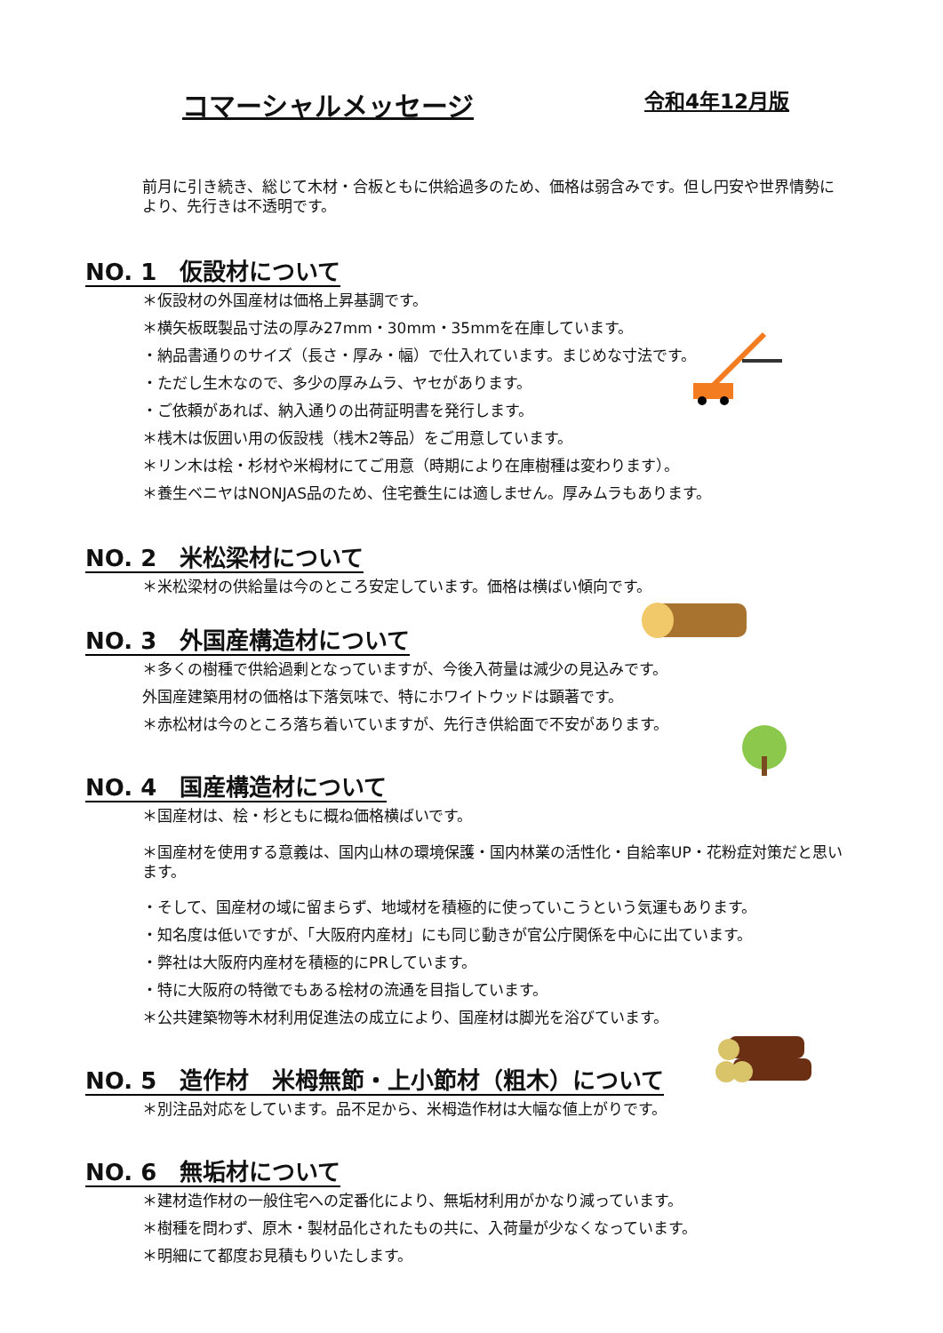コマーシャルメッセージ
令和4年12月版
前月に引き続き、総じて木材・合板ともに供給過多のため、価格は弱含みです。但し円安や世界情勢により、先行きは不透明です。
NO. 1　仮設材について
＊仮設材の外国産材は価格上昇基調です。
＊横矢板既製品寸法の厚み27mm・30mm・35mmを在庫しています。
・納品書通りのサイズ（長さ・厚み・幅）で仕入れています。まじめな寸法です。
・ただし生木なので、多少の厚みムラ、ヤセがあります。
・ご依頼があれば、納入通りの出荷証明書を発行します。
＊桟木は仮囲い用の仮設桟（桟木2等品）をご用意しています。
＊リン木は桧・杉材や米栂材にてご用意（時期により在庫樹種は変わります）。
＊養生ベニヤはNONJAS品のため、住宅養生には適しません。厚みムラもあります。
NO. 2　米松梁材について
＊米松梁材の供給量は今のところ安定しています。価格は横ばい傾向です。
NO. 3　外国産構造材について
＊多くの樹種で供給過剰となっていますが、今後入荷量は減少の見込みです。
外国産建築用材の価格は下落気味で、特にホワイトウッドは顕著です。
＊赤松材は今のところ落ち着いていますが、先行き供給面で不安があります。
NO. 4　国産構造材について
＊国産材は、桧・杉ともに概ね価格横ばいです。
＊国産材を使用する意義は、国内山林の環境保護・国内林業の活性化・自給率UP・花粉症対策だと思います。
・そして、国産材の域に留まらず、地域材を積極的に使っていこうという気運もあります。
・知名度は低いですが、「大阪府内産材」にも同じ動きが官公庁関係を中心に出ています。
・弊社は大阪府内産材を積極的にPRしています。
・特に大阪府の特徴でもある桧材の流通を目指しています。
＊公共建築物等木材利用促進法の成立により、国産材は脚光を浴びています。
NO. 5　造作材　米栂無節・上小節材（粗木）について
＊別注品対応をしています。品不足から、米栂造作材は大幅な値上がりです。
NO. 6　無垢材について
＊建材造作材の一般住宅への定番化により、無垢材利用がかなり減っています。
＊樹種を問わず、原木・製材品化されたもの共に、入荷量が少なくなっています。
＊明細にて都度お見積もりいたします。